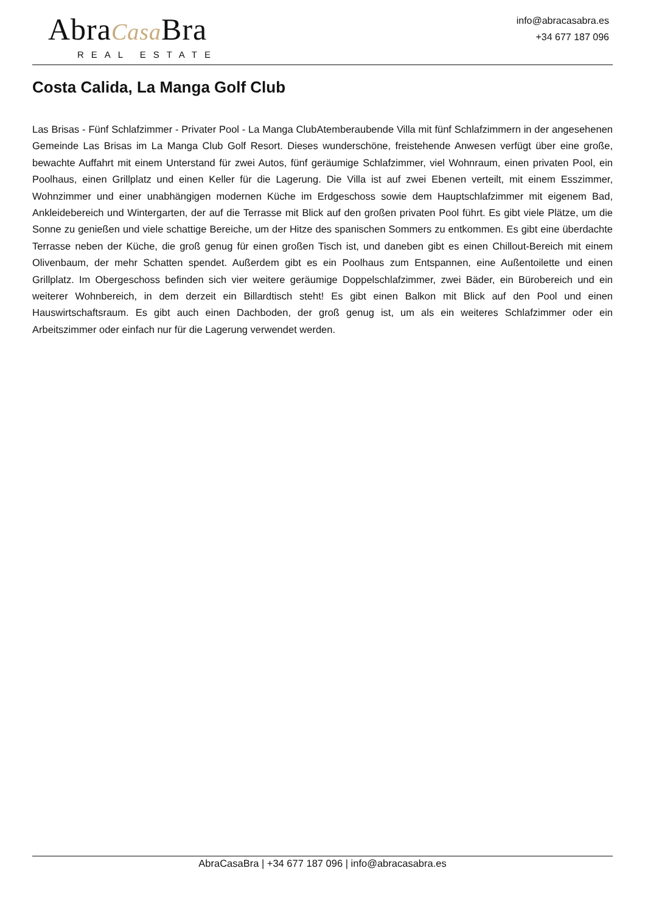AbraCasa Bra
REAL ESTATE
info@abracasabra.es
+34 677 187 096
Costa Calida, La Manga Golf Club
Las Brisas - Fünf Schlafzimmer - Privater Pool - La Manga ClubAtemberaubende Villa mit fünf Schlafzimmern in der angesehenen Gemeinde Las Brisas im La Manga Club Golf Resort. Dieses wunderschöne, freistehende Anwesen verfügt über eine große, bewachte Auffahrt mit einem Unterstand für zwei Autos, fünf geräumige Schlafzimmer, viel Wohnraum, einen privaten Pool, ein Poolhaus, einen Grillplatz und einen Keller für die Lagerung. Die Villa ist auf zwei Ebenen verteilt, mit einem Esszimmer, Wohnzimmer und einer unabhängigen modernen Küche im Erdgeschoss sowie dem Hauptschlafzimmer mit eigenem Bad, Ankleidebereich und Wintergarten, der auf die Terrasse mit Blick auf den großen privaten Pool führt. Es gibt viele Plätze, um die Sonne zu genießen und viele schattige Bereiche, um der Hitze des spanischen Sommers zu entkommen. Es gibt eine überdachte Terrasse neben der Küche, die groß genug für einen großen Tisch ist, und daneben gibt es einen Chillout-Bereich mit einem Olivenbaum, der mehr Schatten spendet. Außerdem gibt es ein Poolhaus zum Entspannen, eine Außentoilette und einen Grillplatz. Im Obergeschoss befinden sich vier weitere geräumige Doppelschlafzimmer, zwei Bäder, ein Bürobereich und ein weiterer Wohnbereich, in dem derzeit ein Billardtisch steht! Es gibt einen Balkon mit Blick auf den Pool und einen Hauswirtschaftsraum. Es gibt auch einen Dachboden, der groß genug ist, um als ein weiteres Schlafzimmer oder ein Arbeitszimmer oder einfach nur für die Lagerung verwendet werden.
AbraCasaBra | +34 677 187 096 | info@abracasabra.es